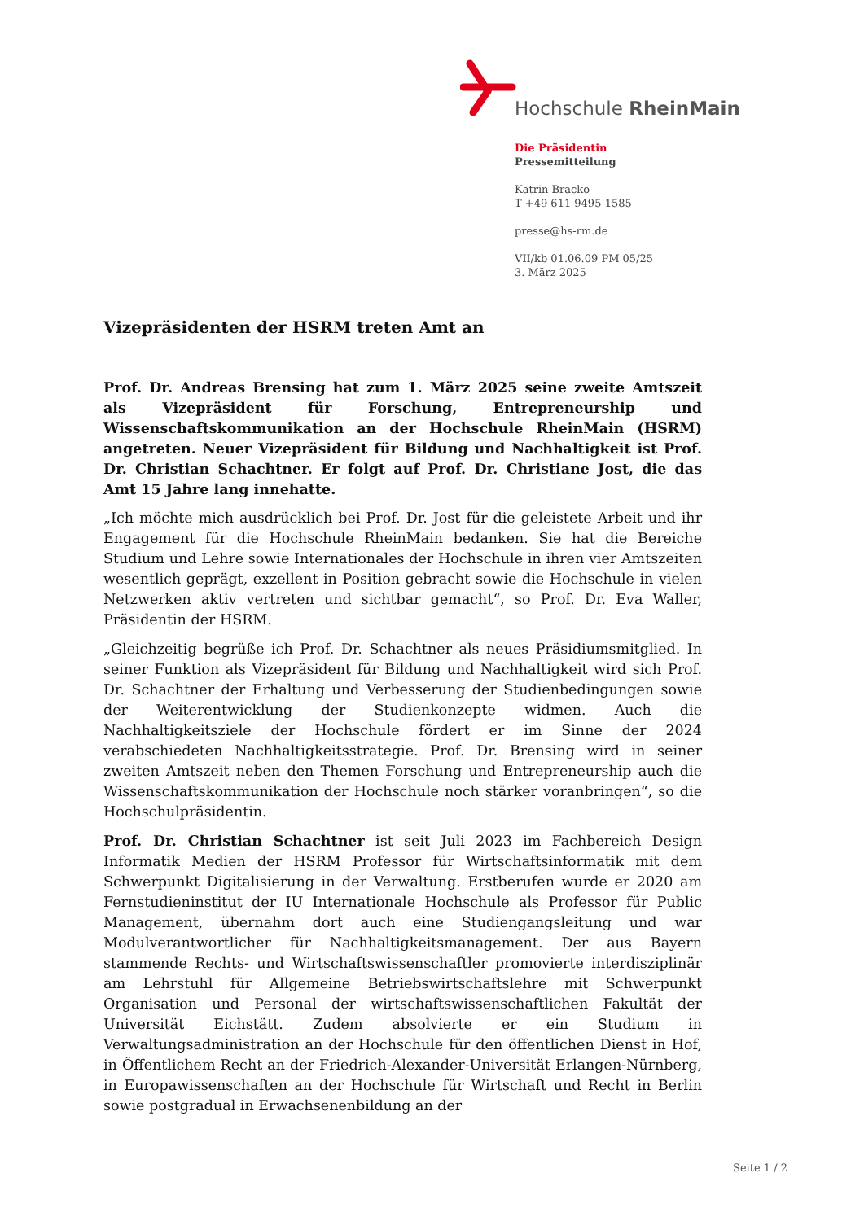Hochschule RheinMain
Die Präsidentin
Pressemitteilung
Katrin Bracko
T +49 611 9495-1585
presse@hs-rm.de
VII/kb 01.06.09 PM 05/25
3. März 2025
Vizepräsidenten der HSRM treten Amt an
Prof. Dr. Andreas Brensing hat zum 1. März 2025 seine zweite Amtszeit als Vizepräsident für Forschung, Entrepreneurship und Wissenschaftskommunikation an der Hochschule RheinMain (HSRM) angetreten. Neuer Vizepräsident für Bildung und Nachhaltigkeit ist Prof. Dr. Christian Schachtner. Er folgt auf Prof. Dr. Christiane Jost, die das Amt 15 Jahre lang innehatte.
„Ich möchte mich ausdrücklich bei Prof. Dr. Jost für die geleistete Arbeit und ihr Engagement für die Hochschule RheinMain bedanken. Sie hat die Bereiche Studium und Lehre sowie Internationales der Hochschule in ihren vier Amtszeiten wesentlich geprägt, exzellent in Position gebracht sowie die Hochschule in vielen Netzwerken aktiv vertreten und sichtbar gemacht“, so Prof. Dr. Eva Waller, Präsidentin der HSRM.
„Gleichzeitig begrüße ich Prof. Dr. Schachtner als neues Präsidiumsmitglied. In seiner Funktion als Vizepräsident für Bildung und Nachhaltigkeit wird sich Prof. Dr. Schachtner der Erhaltung und Verbesserung der Studienbedingungen sowie der Weiterentwicklung der Studienkonzepte widmen. Auch die Nachhaltigkeitsziele der Hochschule fördert er im Sinne der 2024 verabschiedeten Nachhaltigkeitsstrategie. Prof. Dr. Brensing wird in seiner zweiten Amtszeit neben den Themen Forschung und Entrepreneurship auch die Wissenschaftskommunikation der Hochschule noch stärker voranbringen“, so die Hochschulpräsidentin.
Prof. Dr. Christian Schachtner ist seit Juli 2023 im Fachbereich Design Informatik Medien der HSRM Professor für Wirtschaftsinformatik mit dem Schwerpunkt Digitalisierung in der Verwaltung. Erstberufen wurde er 2020 am Fernstudieninstitut der IU Internationale Hochschule als Professor für Public Management, übernahm dort auch eine Studiengangsleitung und war Modulverantwortlicher für Nachhaltigkeitsmanagement. Der aus Bayern stammende Rechts- und Wirtschaftswissenschaftler promovierte interdisziplinär am Lehrstuhl für Allgemeine Betriebswirtschaftslehre mit Schwerpunkt Organisation und Personal der wirtschaftswissenschaftlichen Fakultät der Universität Eichstätt. Zudem absolvierte er ein Studium in Verwaltungsadministration an der Hochschule für den öffentlichen Dienst in Hof, in Öffentlichem Recht an der Friedrich-Alexander-Universität Erlangen-Nürnberg, in Europawissenschaften an der Hochschule für Wirtschaft und Recht in Berlin sowie postgradual in Erwachsenenbildung an der
Seite 1 / 2